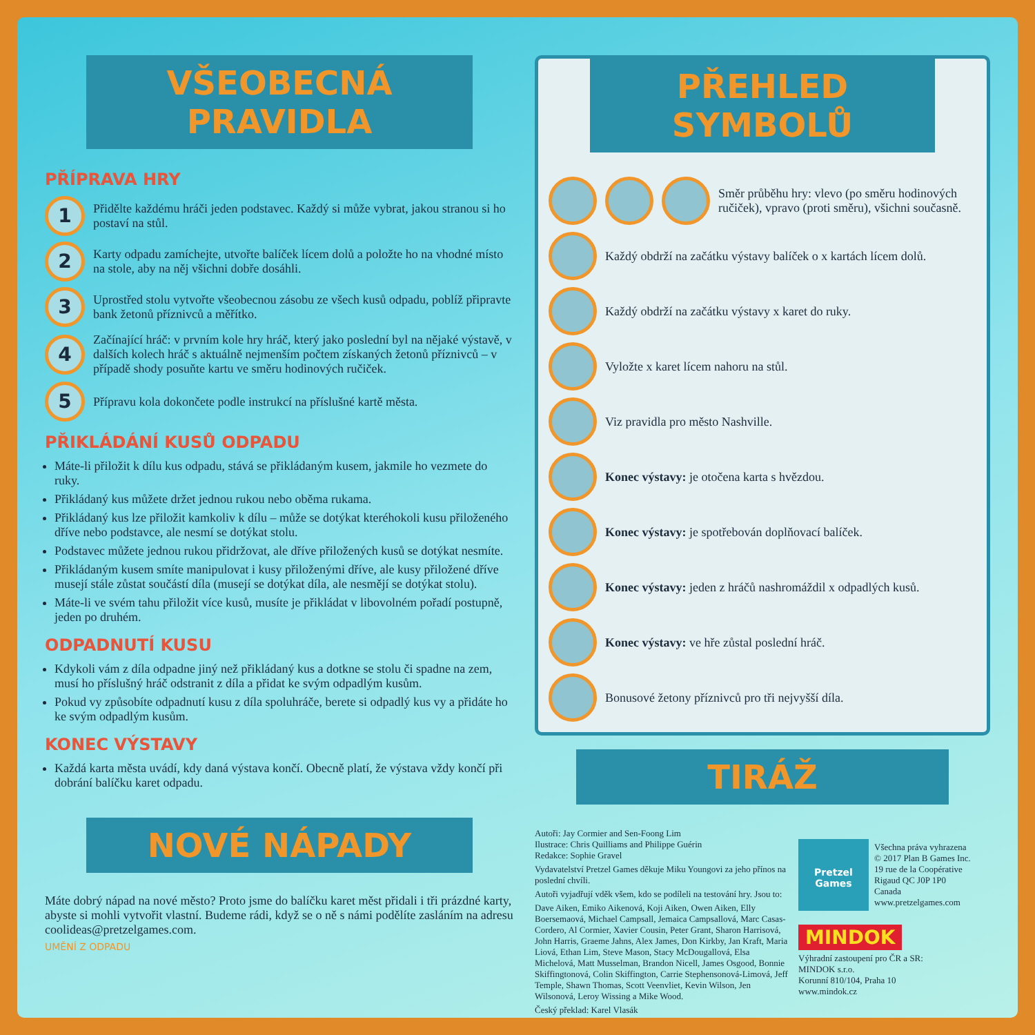VŠEOBECNÁ PRAVIDLA
PŘÍPRAVA HRY
1
Přidělte každému hráči jeden podstavec. Každý si může vybrat, jakou stranou si ho postaví na stůl.
2
Karty odpadu zamíchejte, utvořte balíček lícem dolů a položte ho na vhodné místo na stole, aby na něj všichni dobře dosáhli.
3
Uprostřed stolu vytvořte všeobecnou zásobu ze všech kusů odpadu, poblíž připravte bank žetonů příznivců a měřítko.
4
Začínající hráč: v prvním kole hry hráč, který jako poslední byl na nějaké výstavě, v dalších kolech hráč s aktuálně nejmenším počtem získaných žetonů příznivců – v případě shody posuňte kartu ve směru hodinových ručiček.
5
Přípravu kola dokončete podle instrukcí na příslušné kartě města.
PŘIKLÁDÁNÍ KUSŮ ODPADU
Máte-li přiložit k dílu kus odpadu, stává se přikládaným kusem, jakmile ho vezmete do ruky.
Přikládaný kus můžete držet jednou rukou nebo oběma rukama.
Přikládaný kus lze přiložit kamkoliv k dílu – může se dotýkat kteréhokoli kusu přiloženého dříve nebo podstavce, ale nesmí se dotýkat stolu.
Podstavec můžete jednou rukou přidržovat, ale dříve přiložených kusů se dotýkat nesmíte.
Přikládaným kusem smíte manipulovat i kusy přiloženými dříve, ale kusy přiložené dříve musejí stále zůstat součástí díla (musejí se dotýkat díla, ale nesmějí se dotýkat stolu).
Máte-li ve svém tahu přiložit více kusů, musíte je přikládat v libovolném pořadí postupně, jeden po druhém.
ODPADNUTÍ KUSU
Kdykoli vám z díla odpadne jiný než přikládaný kus a dotkne se stolu či spadne na zem, musí ho příslušný hráč odstranit z díla a přidat ke svým odpadlým kusům.
Pokud vy způsobíte odpadnutí kusu z díla spoluhráče, berete si odpadlý kus vy a přidáte ho ke svým odpadlým kusům.
KONEC VÝSTAVY
Každá karta města uvádí, kdy daná výstava končí. Obecně platí, že výstava vždy končí při dobrání balíčku karet odpadu.
NOVÉ NÁPADY
Máte dobrý nápad na nové město? Proto jsme do balíčku karet měst přidali i tři prázdné karty, abyste si mohli vytvořit vlastní. Budeme rádi, když se o ně s námi podělíte zasláním na adresu coolideas@pretzelgames.com.
UMĚNÍ Z ODPADU
PŘEHLED SYMBOLŮ
Směr průběhu hry: vlevo (po směru hodinových ručiček), vpravo (proti směru), všichni současně.
Každý obdrží na začátku výstavy balíček o x kartách lícem dolů.
Každý obdrží na začátku výstavy x karet do ruky.
Vyložte x karet lícem nahoru na stůl.
Viz pravidla pro město Nashville.
Konec výstavy: je otočena karta s hvězdou.
Konec výstavy: je spotřebován doplňovací balíček.
Konec výstavy: jeden z hráčů nashromáždil x odpadlých kusů.
Konec výstavy: ve hře zůstal poslední hráč.
Bonusové žetony příznivců pro tři nejvyšší díla.
TIRÁŽ
Autoři: Jay Cormier and Sen-Foong Lim
Ilustrace: Chris Quilliams and Philippe Guérin
Redakce: Sophie Gravel
Vydavatelství Pretzel Games děkuje Miku Youngovi za jeho přínos na poslední chvíli.
Autoři vyjadřují vděk všem, kdo se podíleli na testování hry. Jsou to:
Dave Aiken, Emiko Aikenová, Koji Aiken, Owen Aiken, Elly Boersemaová, Michael Campsall, Jemaica Campsallová, Marc Casas-Cordero, Al Cormier, Xavier Cousin, Peter Grant, Sharon Harrisová, John Harris, Graeme Jahns, Alex James, Don Kirkby, Jan Kraft, Maria Liová, Ethan Lim, Steve Mason, Stacy McDougallová, Elsa Michelová, Matt Musselman, Brandon Nicell, James Osgood, Bonnie Skiffingtonová, Colin Skiffington, Carrie Stephensonová-Limová, Jeff Temple, Shawn Thomas, Scott Veenvliet, Kevin Wilson, Jen Wilsonová, Leroy Wissing a Mike Wood.
Český překlad: Karel Vlasák
Pretzel Games
Všechna práva vyhrazena
© 2017 Plan B Games Inc.
19 rue de la Coopérative
Rigaud QC J0P 1P0
Canada
www.pretzelgames.com
MINDOK
Výhradní zastoupení pro ČR a SR:
MINDOK s.r.o.
Korunní 810/104, Praha 10
www.mindok.cz